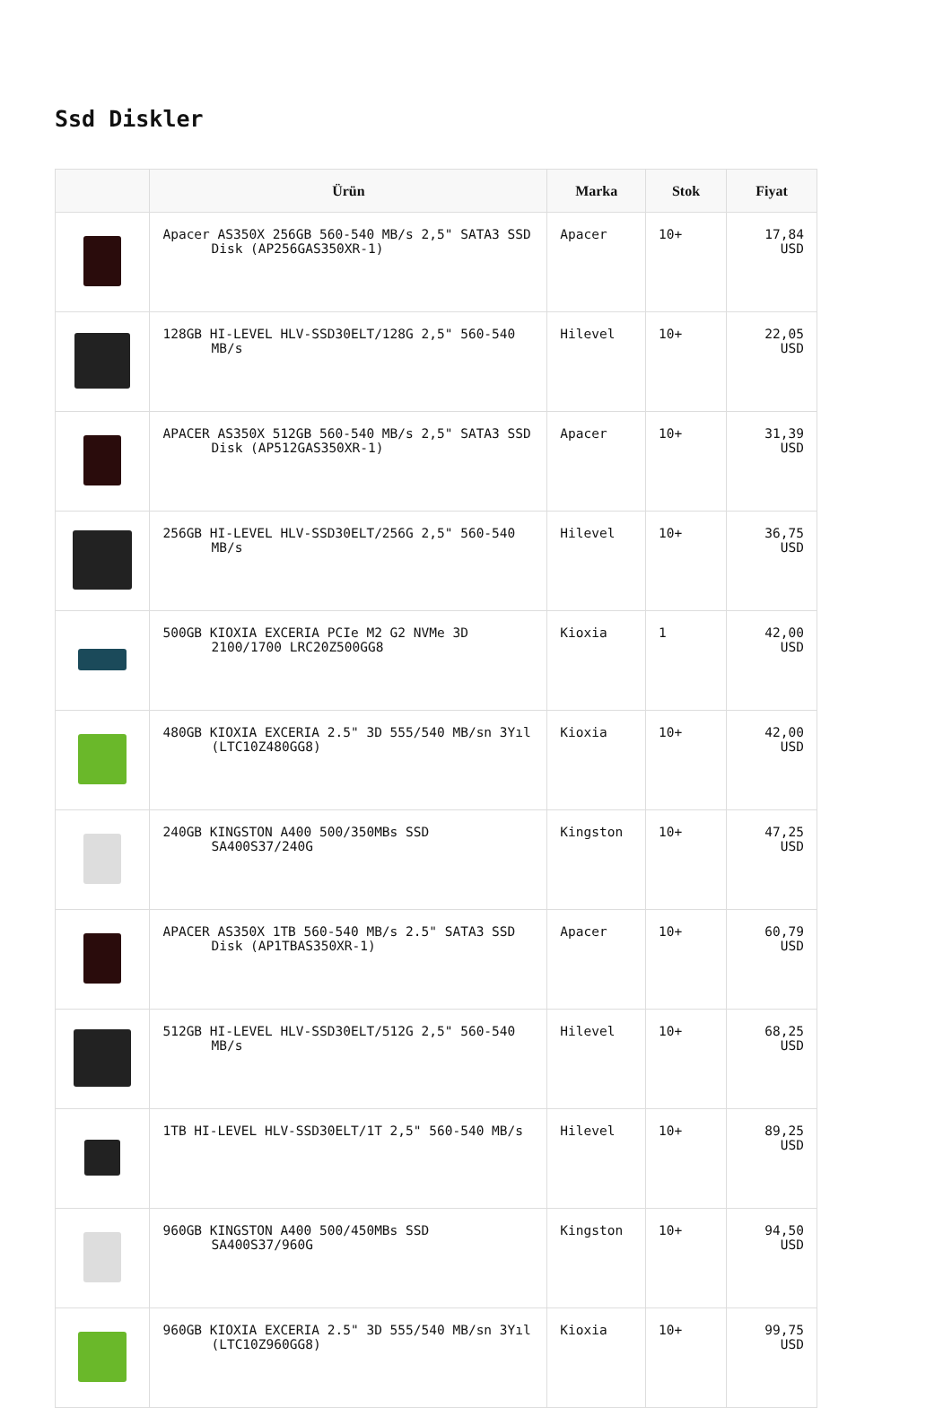Ssd Diskler
| | Ürün | Marka | Stok | Fiyat |
| --- | --- | --- | --- | --- |
| | Apacer AS350X 256GB 560-540 MB/s 2,5" SATA3 SSD Disk (AP256GAS350XR-1) | Apacer | 10+ | 17,84 USD |
| | 128GB HI-LEVEL HLV-SSD30ELT/128G 2,5" 560-540 MB/s | Hilevel | 10+ | 22,05 USD |
| | APACER AS350X 512GB 560-540 MB/s 2,5" SATA3 SSD Disk (AP512GAS350XR-1) | Apacer | 10+ | 31,39 USD |
| | 256GB HI-LEVEL HLV-SSD30ELT/256G 2,5" 560-540 MB/s | Hilevel | 10+ | 36,75 USD |
| | 500GB KIOXIA EXCERIA PCIe M2 G2 NVMe 3D 2100/1700 LRC20Z500GG8 | Kioxia | 1 | 42,00 USD |
| | 480GB KIOXIA EXCERIA 2.5" 3D 555/540 MB/sn 3Yıl (LTC10Z480GG8) | Kioxia | 10+ | 42,00 USD |
| | 240GB KINGSTON A400 500/350MBs SSD SA400S37/240G | Kingston | 10+ | 47,25 USD |
| | APACER AS350X 1TB 560-540 MB/s 2.5" SATA3 SSD Disk (AP1TBAS350XR-1) | Apacer | 10+ | 60,79 USD |
| | 512GB HI-LEVEL HLV-SSD30ELT/512G 2,5" 560-540 MB/s | Hilevel | 10+ | 68,25 USD |
| | 1TB HI-LEVEL HLV-SSD30ELT/1T 2,5" 560-540 MB/s | Hilevel | 10+ | 89,25 USD |
| | 960GB KINGSTON A400 500/450MBs SSD SA400S37/960G | Kingston | 10+ | 94,50 USD |
| | 960GB KIOXIA EXCERIA 2.5" 3D 555/540 MB/sn 3Yıl (LTC10Z960GG8) | Kioxia | 10+ | 99,75 USD |